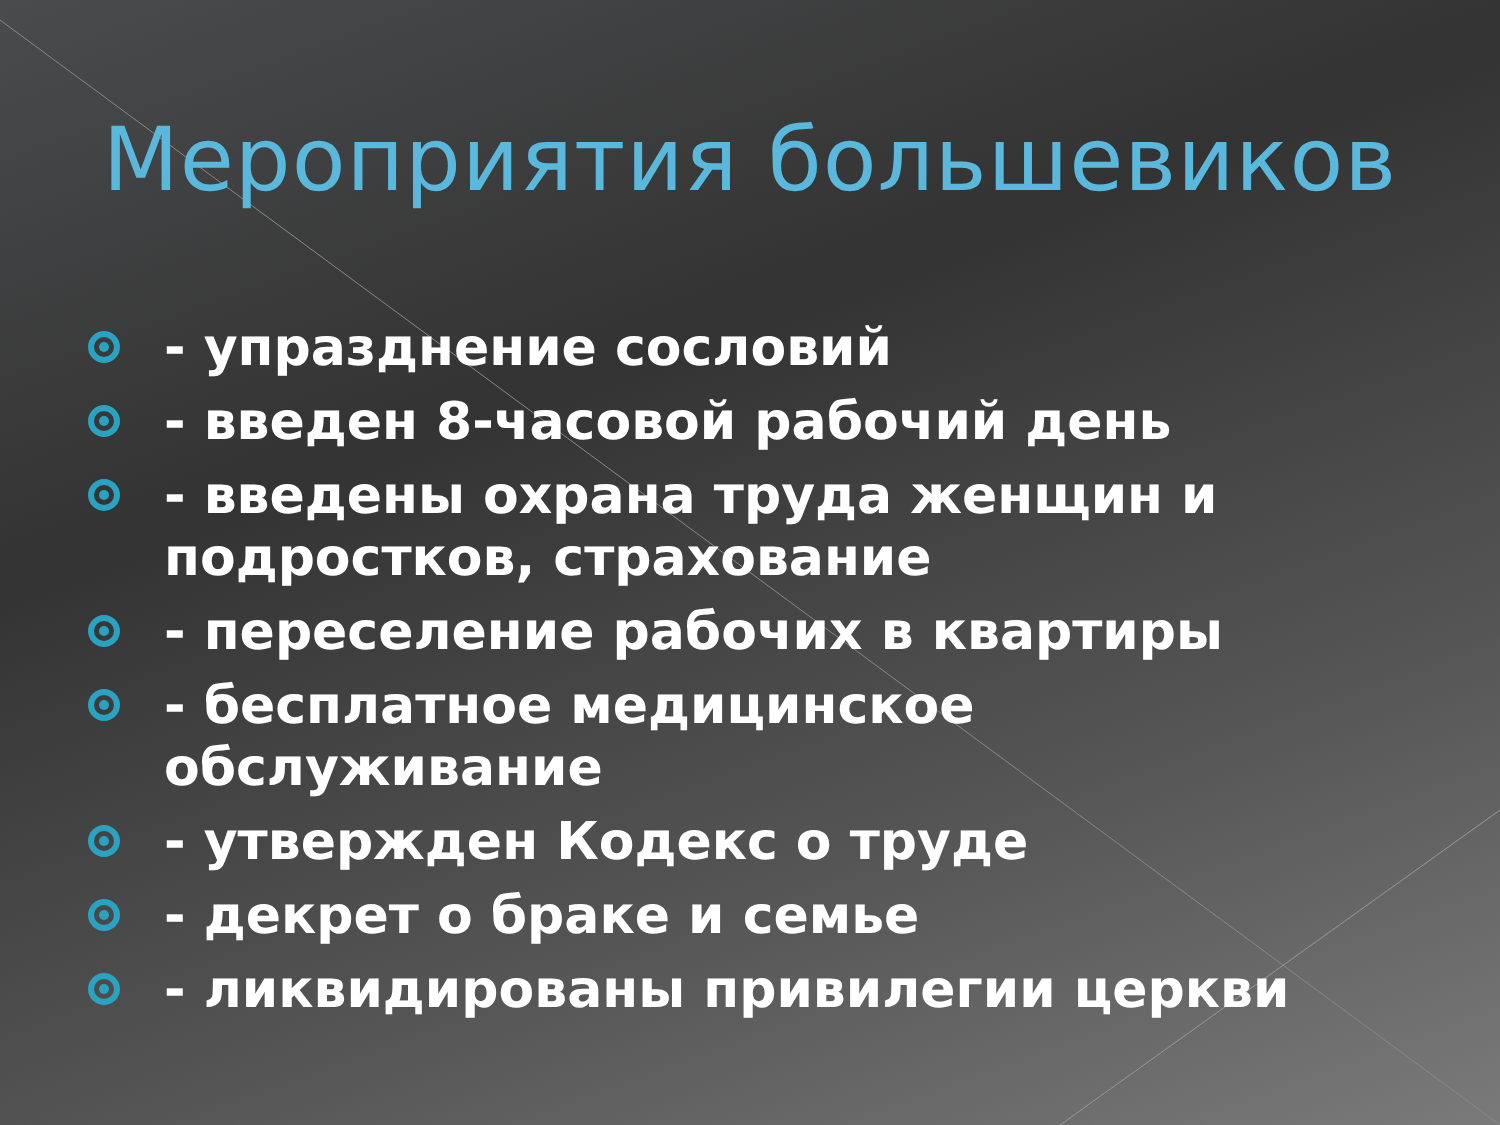Мероприятия большевиков
- упразднение сословий
- введен 8-часовой рабочий день
- введены охрана труда женщин и подростков, страхование
- переселение рабочих в квартиры
- бесплатное медицинское обслуживание
- утвержден Кодекс о труде
- декрет о браке и семье
- ликвидированы привилегии церкви